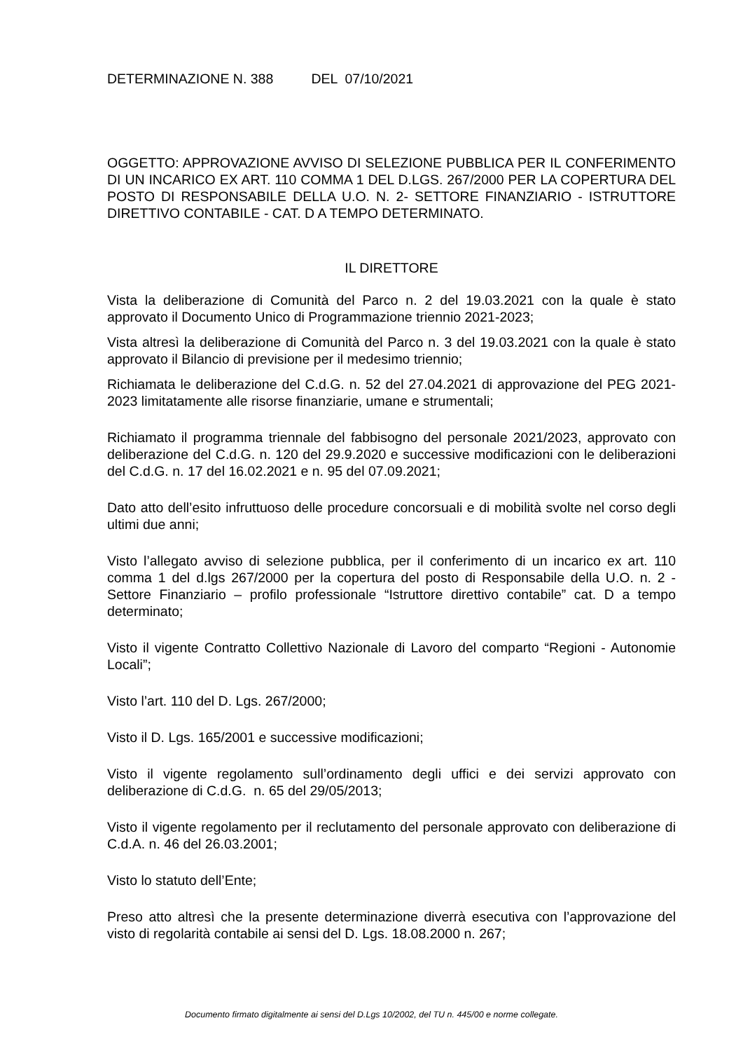DETERMINAZIONE N. 388 DEL 07/10/2021
OGGETTO: APPROVAZIONE AVVISO DI SELEZIONE PUBBLICA PER IL CONFERIMENTO DI UN INCARICO EX ART. 110 COMMA 1 DEL D.LGS. 267/2000 PER LA COPERTURA DEL POSTO DI RESPONSABILE DELLA U.O. N. 2- SETTORE FINANZIARIO - ISTRUTTORE DIRETTIVO CONTABILE - CAT. D A TEMPO DETERMINATO.
IL DIRETTORE
Vista la deliberazione di Comunità del Parco n. 2 del 19.03.2021 con la quale è stato approvato il Documento Unico di Programmazione triennio 2021-2023;
Vista altresì la deliberazione di Comunità del Parco n. 3 del 19.03.2021 con la quale è stato approvato il Bilancio di previsione per il medesimo triennio;
Richiamata le deliberazione del C.d.G. n. 52 del 27.04.2021 di approvazione del PEG 2021-2023 limitatamente alle risorse finanziarie, umane e strumentali;
Richiamato il programma triennale del fabbisogno del personale 2021/2023, approvato con deliberazione del C.d.G. n. 120 del 29.9.2020 e successive modificazioni con le deliberazioni del C.d.G. n. 17 del 16.02.2021 e n. 95 del 07.09.2021;
Dato atto dell’esito infruttuoso delle procedure concorsuali e di mobilità svolte nel corso degli ultimi due anni;
Visto l’allegato avviso di selezione pubblica, per il conferimento di un incarico ex art. 110 comma 1 del d.lgs 267/2000 per la copertura del posto di Responsabile della U.O. n. 2 - Settore Finanziario – profilo professionale “Istruttore direttivo contabile” cat. D a tempo determinato;
Visto il vigente Contratto Collettivo Nazionale di Lavoro del comparto “Regioni - Autonomie Locali”;
Visto l’art. 110 del D. Lgs. 267/2000;
Visto il D. Lgs. 165/2001 e successive modificazioni;
Visto il vigente regolamento sull’ordinamento degli uffici e dei servizi approvato con deliberazione di C.d.G. n. 65 del 29/05/2013;
Visto il vigente regolamento per il reclutamento del personale approvato con deliberazione di C.d.A. n. 46 del 26.03.2001;
Visto lo statuto dell’Ente;
Preso atto altresì che la presente determinazione diverrà esecutiva con l’approvazione del visto di regolarità contabile ai sensi del D. Lgs. 18.08.2000 n. 267;
Documento firmato digitalmente ai sensi del D.Lgs 10/2002, del TU n. 445/00 e norme collegate.